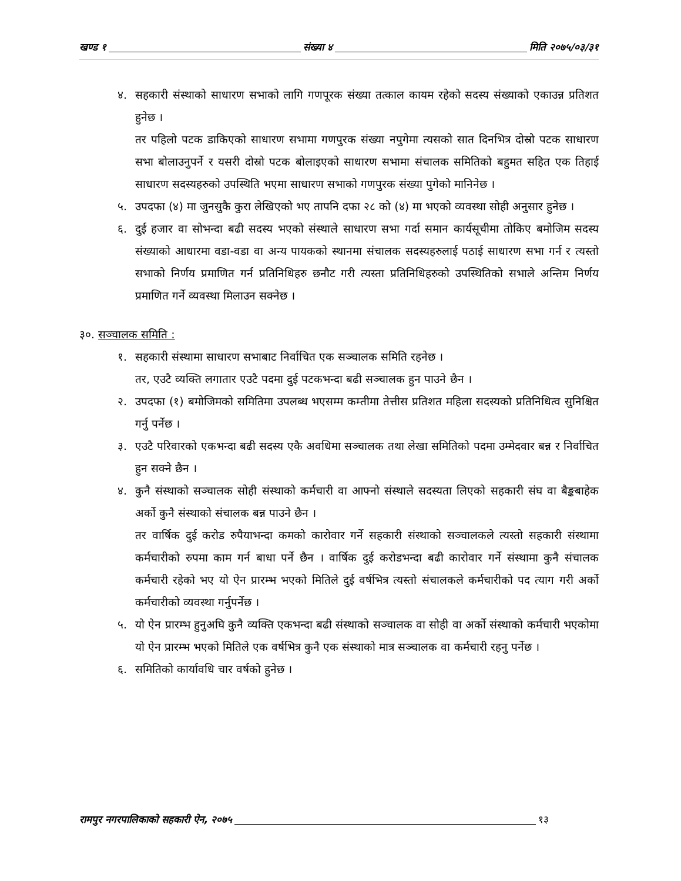खण्ड १ संख्या ४ मिति २०७५/०३/३१
४. सहकारी संस्थाको साधारण सभाको लागि गणपूरक संख्या तत्काल कायम रहेको सदस्य संख्याको एकाउन्न प्रतिशत हुनेछ ।
तर पहिलो पटक डाकिएको साधारण सभामा गणपुरक संख्या नपुगेमा त्यसको सात दिनभित्र दोस्रो पटक साधारण सभा बोलाउनुपर्ने र यसरी दोस्रो पटक बोलाइएको साधारण सभामा संचालक समितिको बहुमत सहित एक तिहाई साधारण सदस्यहरुको उपस्थिति भएमा साधारण सभाको गणपुरक संख्या पुगेको मानिनेछ ।
५. उपदफा (४) मा जुनसुकै कुरा लेखिएको भए तापनि दफा २८ को (४) मा भएको व्यवस्था सोही अनुसार हुनेछ ।
६. दुई हजार वा सोभन्दा बढी सदस्य भएको संस्थाले साधारण सभा गर्दा समान कार्यसूचीमा तोकिए बमोजिम सदस्य संख्याको आधारमा वडा-वडा वा अन्य पायकको स्थानमा संचालक सदस्यहरुलाई पठाई साधारण सभा गर्न र त्यस्तो सभाको निर्णय प्रमाणित गर्न प्रतिनिधिहरु छनौट गरी त्यस्ता प्रतिनिधिहरुको उपस्थितिको सभाले अन्तिम निर्णय प्रमाणित गर्ने व्यवस्था मिलाउन सक्नेछ ।
३०. सञ्चालक समिति :
१. सहकारी संस्थामा साधारण सभाबाट निर्वाचित एक सञ्चालक समिति रहनेछ ।
तर, एउटै व्यक्ति लगातार एउटै पदमा दुई पटकभन्दा बढी सञ्चालक हुन पाउने छैन ।
२. उपदफा (१) बमोजिमको समितिमा उपलब्ध भएसम्म कम्तीमा तेत्तीस प्रतिशत महिला सदस्यको प्रतिनिधित्व सुनिश्चित गर्नु पर्नेछ ।
३. एउटै परिवारको एकभन्दा बढी सदस्य एकै अवधिमा सञ्चालक तथा लेखा समितिको पदमा उम्मेदवार बन्न र निर्वाचित हुन सक्ने छैन ।
४. कुनै संस्थाको सञ्चालक सोही संस्थाको कर्मचारी वा आफ्नो संस्थाले सदस्यता लिएको सहकारी संघ वा बैङ्कबाहेक अर्को कुनै संस्थाको संचालक बन्न पाउने छैन ।
तर वार्षिक दुई करोड रुपैयाभन्दा कमको कारोवार गर्ने सहकारी संस्थाको सञ्चालकले त्यस्तो सहकारी संस्थामा कर्मचारीको रुपमा काम गर्न बाधा पर्ने छैन । वार्षिक दुई करोडभन्दा बढी कारोवार गर्ने संस्थामा कुनै संचालक कर्मचारी रहेको भए यो ऐन प्रारम्भ भएको मितिले दुई वर्षभित्र त्यस्तो संचालकले कर्मचारीको पद त्याग गरी अर्को कर्मचारीको व्यवस्था गर्नुपर्नेछ ।
५. यो ऐन प्रारम्भ हुनुअघि कुनै व्यक्ति एकभन्दा बढी संस्थाको सञ्चालक वा सोही वा अर्को संस्थाको कर्मचारी भएकोमा यो ऐन प्रारम्भ भएको मितिले एक वर्षभित्र कुनै एक संस्थाको मात्र सञ्चालक वा कर्मचारी रहनु पर्नेछ ।
६. समितिको कार्यावधि चार वर्षको हुनेछ ।
रामपुर नगरपालिकाको सहकारी ऐन, २०७५ १३